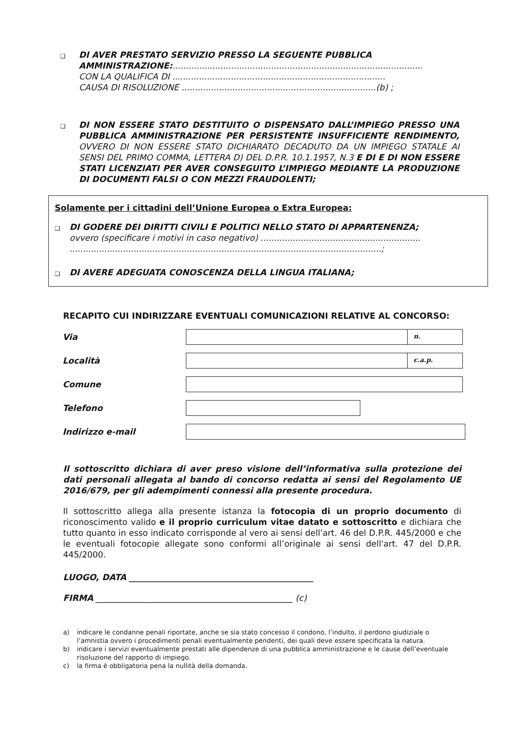❑
DI AVER PRESTATO SERVIZIO PRESSO LA SEGUENTE PUBBLICA AMMINISTRAZIONE:..............................................................................................
CON LA QUALIFICA DI ................................................................................
CAUSA DI RISOLUZIONE .........................................................................(b) ;
❑
DI NON ESSERE STATO DESTITUITO O DISPENSATO DALL’IMPIEGO PRESSO UNA PUBBLICA AMMINISTRAZIONE PER PERSISTENTE INSUFFICIENTE RENDIMENTO, OVVERO DI NON ESSERE STATO DICHIARATO DECADUTO DA UN IMPIEGO STATALE AI SENSI DEL PRIMO COMMA, LETTERA D) DEL D.P.R. 10.1.1957, N.3 E DI E DI NON ESSERE STATI LICENZIATI PER AVER CONSEGUITO L’IMPIEGO MEDIANTE LA PRODUZIONE DI DOCUMENTI FALSI O CON MEZZI FRAUDOLENTI;
Solamente per i cittadini dell’Unione Europea o Extra Europea:
❑
DI GODERE DEI DIRITTI CIVILI E POLITICI NELLO STATO DI APPARTENENZA;
ovvero (specificare i motivi in caso negativo) ............................................................
.....................................................................................................................;
❑
DI AVERE ADEGUATA CONOSCENZA DELLA LINGUA ITALIANA;
RECAPITO CUI INDIRIZZARE EVENTUALI COMUNICAZIONI RELATIVE AL CONCORSO:
Via
n.
Località
c.a.p.
Comune
Telefono
Indirizzo e-mail
Il sottoscritto dichiara di aver preso visione dell’informativa sulla protezione dei dati personali allegata al bando di concorso redatta ai sensi del Regolamento UE 2016/679, per gli adempimenti connessi alla presente procedura.
Il sottoscritto allega alla presente istanza la fotocopia di un proprio documento di riconoscimento valido e il proprio curriculum vitae datato e sottoscritto e dichiara che tutto quanto in esso indicato corrisponde al vero ai sensi dell'art. 46 del D.P.R. 445/2000 e che le eventuali fotocopie allegate sono conformi all’originale ai sensi dell'art. 47 del D.P.R. 445/2000.
LUOGO, DATA ____________________________________________
FIRMA _______________________________________________ (c)
a) indicare le condanne penali riportate, anche se sia stato concesso il condono, l’indulto, il perdono giudiziale o l’amnistia ovvero i procedimenti penali eventualmente pendenti, dei quali deve essere specificata la natura.
b) indicare i servizi eventualmente prestati alle dipendenze di una pubblica amministrazione e le cause dell’eventuale risoluzione del rapporto di impiego.
c) la firma è obbligatoria pena la nullità della domanda.